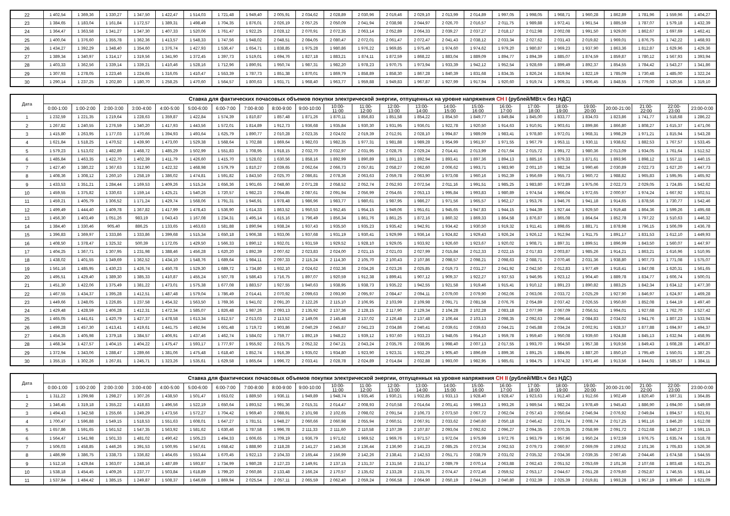| 22 | 1 402,54 | 1 369,36 | 1 330,27 | 1 347,50 | 1 422,47 | 1 514,03 | 1 721,48 | 1 949,40 | 2 005,91 | 2 034,62 | 2 028,89 | 2 030,96 | 2 019,46 | 2 029,10 | 2 013,99 | 2 014,89 | 1 997,05 | 1 998,05 | 1 968,71 | 1 960,28 | 1 862,89 | 1 781,96 | 1 559,96 | 1 404,27 |
| 23 | 1 384,65 | 1 183,04 | 1 161,84 | 1 172,57 | 1 389,31 | 1 498,49 | 1 704,35 | 1 876,01 | 2 026,19 | 2 057,25 | 2 050,09 | 2 041,94 | 2 038,98 | 2 044,97 | 2 026,70 | 2 016,57 | 2 011,75 | 1 989,88 | 1 972,41 | 1 961,54 | 1 885,59 | 1 787,07 | 1 579,18 | 1 432,39 |
| 24 | 1 364,47 | 1 363,58 | 1 341,27 | 1 347,30 | 1 407,33 | 1 520,06 | 1 761,47 | 1 922,25 | 2 028,12 | 2 070,91 | 2 072,35 | 2 063,14 | 2 052,89 | 2 064,33 | 2 039,27 | 2 037,27 | 2 018,17 | 2 012,98 | 2 002,08 | 1 991,50 | 1 929,00 | 1 862,67 | 1 697,69 | 1 462,41 |
| 25 | 1 400,04 | 1 376,60 | 1 355,78 | 1 362,36 | 1 413,57 | 1 548,33 | 1 747,56 | 1 948,02 | 2 048,51 | 2 084,05 | 2 080,47 | 2 072,01 | 2 061,47 | 2 072,47 | 2 041,43 | 2 038,12 | 2 033,34 | 2 027,62 | 2 031,43 | 2 019,82 | 1 969,01 | 1 876,75 | 1 742,22 | 1 468,93 |
| 26 | 1 434,27 | 1 392,29 | 1 348,40 | 1 354,60 | 1 376,74 | 1 427,93 | 1 536,47 | 1 654,71 | 1 838,85 | 1 975,28 | 1 980,86 | 1 976,22 | 1 969,85 | 1 975,40 | 1 974,60 | 1 974,62 | 1 979,20 | 1 980,87 | 1 969,23 | 1 937,90 | 1 863,36 | 1 812,87 | 1 629,96 | 1 429,36 |
| 27 | 1 389,34 | 1 340,97 | 1 314,17 | 1 319,56 | 1 341,90 | 1 372,45 | 1 397,73 | 1 519,01 | 1 694,76 | 1 827,18 | 1 883,21 | 1 874,11 | 1 872,59 | 1 868,22 | 1 883,04 | 1 889,09 | 1 894,77 | 1 894,39 | 1 885,07 | 1 874,59 | 1 859,87 | 1 780,12 | 1 567,93 | 1 393,94 |
| 28 | 1 403,33 | 1 362,56 | 1 339,14 | 1 339,21 | 1 410,46 | 1 528,16 | 1 712,96 | 1 890,91 | 1 950,74 | 1 987,31 | 1 982,20 | 1 978,23 | 1 970,75 | 1 973,94 | 1 933,39 | 1 942,12 | 1 952,54 | 1 928,69 | 1 899,49 | 1 892,37 | 1 854,55 | 1 784,42 | 1 543,27 | 1 341,86 |
| 29 | 1 307,93 | 1 278,05 | 1 223,46 | 1 224,65 | 1 316,05 | 1 410,47 | 1 553,39 | 1 787,73 | 1 851,38 | 1 870,01 | 1 869,79 | 1 858,89 | 1 858,30 | 1 867,28 | 1 840,39 | 1 831,68 | 1 834,35 | 1 826,24 | 1 819,94 | 1 822,19 | 1 785,09 | 1 730,48 | 1 485,00 | 1 322,24 |
| 30 | 1 290,14 | 1 237,25 | 1 202,80 | 1 180,70 | 1 258,25 | 1 470,60 | 1 564,57 | 1 800,63 | 1 931,71 | 1 968,40 | 1 963,77 | 1 959,88 | 1 949,83 | 1 967,87 | 1 927,99 | 1 917,94 | 1 920,60 | 1 919,74 | 1 909,31 | 1 906,45 | 1 848,55 | 1 779,00 | 1 520,56 | 1 319,10 |
| Дата | Ставка для фактических почасовых объемов покупки электрической энергии, отпущенных на уровне напряжения СН I (рублей/МВт.ч без НДС) | | | | | | | | | | | | | | | | | | | | | | | |
| --- | --- | --- | --- | --- | --- | --- | --- | --- | --- | --- | --- | --- | --- | --- | --- | --- | --- | --- | --- | --- | --- | --- | --- | --- |
| | 0:00-1:00 | 1:00-2:00 | 2:00-3:00 | 3:00-4:00 | 4:00-5:00 | 5:00-6:00 | 6:00-7:00 | 7:00-8:00 | 8:00-9:00 | 9:00-10:00 | 10:00- 11:00 | 11:00- 12:00 | 12:00- 13:00 | 13:00- 14:00 | 14:00- 15:00 | 15:00- 16:00 | 16:00- 17:00 | 17:00- 18:00 | 18:00- 19:00 | 19:00- 20:00 | 20:00-21:00 | 21:00- 22:00 | 22:00- 23:00 | 23:00-0:00 |
| 1 | 1 232,59 | 1 221,35 | 1 219,64 | 1 228,63 | 1 359,87 | 1 422,84 | 1 574,39 | 1 810,87 | 1 857,48 | 1 871,26 | 1 870,11 | 1 856,83 | 1 851,58 | 1 854,22 | 1 854,50 | 1 849,77 | 1 849,84 | 1 845,00 | 1 833,77 | 1 834,03 | 1 823,86 | 1 741,77 | 1 518,68 | 1 286,22 |
| 2 | 1 267,82 | 1 240,55 | 1 276,59 | 1 340,20 | 1 417,93 | 1 443,56 | 1 572,01 | 1 814,89 | 1 912,73 | 1 936,68 | 1 935,84 | 1 930,30 | 1 931,95 | 1 936,01 | 1 922,78 | 1 920,50 | 1 914,63 | 1 910,91 | 1 903,61 | 1 899,86 | 1 866,80 | 1 808,27 | 1 615,37 | 1 471,06 |
| 3 | 1 415,80 | 1 263,95 | 1 177,03 | 1 170,66 | 1 394,93 | 1 493,64 | 1 625,79 | 1 890,77 | 2 010,28 | 2 023,35 | 2 024,02 | 2 019,39 | 2 012,91 | 2 028,10 | 1 994,87 | 1 989,09 | 1 983,41 | 1 978,80 | 1 972,01 | 1 968,31 | 1 998,29 | 1 971,21 | 1 815,94 | 1 543,28 |
| 4 | 1 621,84 | 1 518,25 | 1 470,52 | 1 439,90 | 1 473,00 | 1 529,38 | 1 568,64 | 1 702,88 | 1 869,64 | 1 982,03 | 1 982,35 | 1 977,31 | 1 981,88 | 1 989,28 | 1 954,99 | 1 961,97 | 1 971,55 | 1 967,79 | 1 953,11 | 1 930,11 | 1 938,62 | 1 882,53 | 1 767,57 | 1 533,45 |
| 5 | 1 579,23 | 1 513,02 | 1 482,89 | 1 468,72 | 1 485,29 | 1 502,99 | 1 551,83 | 1 708,95 | 1 918,15 | 2 032,70 | 2 032,97 | 2 031,95 | 2 028,76 | 2 029,24 | 2 014,41 | 2 013,99 | 2 017,64 | 2 015,72 | 1 991,72 | 1 980,36 | 2 013,09 | 1 934,05 | 1 761,64 | 1 512,52 |
| 6 | 1 485,84 | 1 463,35 | 1 422,70 | 1 402,39 | 1 411,79 | 1 426,60 | 1 415,70 | 1 528,02 | 1 630,56 | 1 858,16 | 1 892,99 | 1 890,89 | 1 891,13 | 1 892,94 | 1 893,41 | 1 897,36 | 1 894,13 | 1 885,16 | 1 879,33 | 1 871,61 | 1 893,96 | 1 898,12 | 1 557,11 | 1 440,15 |
| 7 | 1 427,40 | 1 380,22 | 1 367,63 | 1 312,90 | 1 422,32 | 1 468,98 | 1 579,79 | 1 810,27 | 2 039,65 | 2 062,64 | 2 066,73 | 2 057,81 | 2 058,27 | 2 062,60 | 2 006,62 | 1 993,71 | 1 983,90 | 2 001,10 | 1 982,34 | 1 990,46 | 2 030,89 | 2 022,73 | 1 627,20 | 1 447,73 |
| 8 | 1 408,36 | 1 308,12 | 1 260,10 | 1 258,19 | 1 386,02 | 1 474,81 | 1 591,82 | 1 843,50 | 2 025,70 | 2 086,81 | 2 078,36 | 2 063,63 | 2 059,78 | 2 063,90 | 1 973,08 | 1 960,16 | 1 952,39 | 1 956,69 | 1 955,73 | 1 960,72 | 1 988,82 | 1 965,83 | 1 595,95 | 1 465,92 |
| 9 | 1 433,53 | 1 351,21 | 1 284,44 | 1 169,53 | 1 409,26 | 1 515,24 | 1 656,36 | 1 901,65 | 2 048,60 | 2 071,28 | 2 058,52 | 2 052,74 | 2 052,93 | 2 072,54 | 2 011,16 | 1 991,51 | 1 985,25 | 1 983,80 | 1 972,89 | 1 975,06 | 2 022,73 | 2 029,05 | 1 724,85 | 1 542,62 |
| 10 | 1 459,55 | 1 375,82 | 1 330,63 | 1 159,14 | 1 425,21 | 1 540,26 | 1 720,57 | 1 982,23 | 2 054,85 | 2 087,61 | 2 091,94 | 2 056,99 | 2 054,65 | 2 053,13 | 1 995,84 | 1 993,83 | 1 980,89 | 1 974,54 | 1 966,04 | 1 972,65 | 2 000,97 | 1 974,24 | 1 667,92 | 1 502,51 |
| 11 | 1 459,21 | 1 405,79 | 1 306,52 | 1 171,24 | 1 429,74 | 1 568,06 | 1 791,31 | 1 946,91 | 1 978,48 | 1 986,96 | 1 983,77 | 1 980,61 | 1 987,95 | 1 986,27 | 1 971,56 | 1 965,57 | 1 962,17 | 1 953,76 | 1 946,76 | 1 941,18 | 1 914,65 | 1 878,56 | 1 730,77 | 1 542,46 |
| 12 | 1 499,49 | 1 444,40 | 1 409,78 | 1 367,82 | 1 417,99 | 1 478,43 | 1 536,90 | 1 614,33 | 1 863,52 | 1 950,53 | 1 952,45 | 1 954,15 | 1 949,06 | 1 951,61 | 1 945,65 | 1 947,83 | 1 944,15 | 1 944,39 | 1 927,44 | 1 929,50 | 1 919,48 | 1 864,36 | 1 599,26 | 1 495,68 |
| 13 | 1 456,30 | 1 403,49 | 1 051,26 | 983,19 | 1 043,43 | 1 167,08 | 1 234,31 | 1 495,14 | 1 615,16 | 1 796,49 | 1 856,34 | 1 861,76 | 1 861,25 | 1 872,16 | 1 860,32 | 1 869,33 | 1 864,58 | 1 876,87 | 1 865,08 | 1 864,64 | 1 852,78 | 1 797,22 | 1 510,63 | 1 446,32 |
| 14 | 1 384,40 | 1 330,46 | 905,40 | 886,25 | 1 133,65 | 1 463,63 | 1 581,88 | 1 890,94 | 1 938,24 | 1 937,43 | 1 935,50 | 1 935,23 | 1 935,42 | 1 942,91 | 1 934,42 | 1 930,50 | 1 919,32 | 1 911,41 | 1 898,65 | 1 881,71 | 1 878,98 | 1 796,15 | 1 506,09 | 1 436,78 |
| 15 | 1 396,83 | 1 369,97 | 1 333,86 | 1 333,86 | 1 399,68 | 1 515,34 | 1 650,18 | 1 906,38 | 1 933,06 | 1 937,68 | 1 931,19 | 1 930,41 | 1 929,99 | 1 936,14 | 1 924,82 | 1 929,43 | 1 926,24 | 1 926,12 | 1 912,94 | 1 911,75 | 1 891,17 | 1 831,53 | 1 612,10 | 1 449,93 |
| 16 | 1 408,50 | 1 378,47 | 1 325,32 | 500,39 | 1 172,05 | 1 429,50 | 1 566,33 | 1 890,12 | 1 932,01 | 1 931,59 | 1 929,52 | 1 928,10 | 1 929,05 | 1 933,92 | 1 926,60 | 1 923,67 | 1 920,02 | 1 908,71 | 1 897,31 | 1 899,51 | 1 896,99 | 1 843,50 | 1 560,07 | 1 447,97 |
| 17 | 1 404,25 | 1 367,71 | 1 307,95 | 1 231,98 | 1 388,46 | 1 456,28 | 1 620,20 | 1 892,39 | 2 007,62 | 2 023,83 | 2 024,00 | 2 021,15 | 2 021,03 | 2 027,99 | 2 015,84 | 2 012,33 | 2 022,15 | 2 017,83 | 2 003,87 | 1 985,26 | 1 914,21 | 1 863,21 | 1 616,96 | 1 510,95 |
| 18 | 1 438,02 | 1 401,55 | 1 349,69 | 1 362,52 | 1 434,10 | 1 548,76 | 1 689,64 | 1 984,11 | 2 097,33 | 2 115,24 | 2 114,30 | 2 105,70 | 2 100,43 | 2 107,86 | 2 098,57 | 2 098,21 | 2 098,63 | 2 088,71 | 2 070,46 | 2 031,36 | 1 938,80 | 1 907,73 | 1 771,08 | 1 575,07 |
| 19 | 1 561,16 | 1 485,95 | 1 430,23 | 1 426,74 | 1 450,78 | 1 529,30 | 1 689,72 | 1 734,80 | 1 932,10 | 2 024,62 | 2 032,36 | 2 034,26 | 2 023,26 | 2 025,85 | 2 019,73 | 2 031,27 | 2 041,92 | 2 042,50 | 2 012,83 | 1 977,49 | 1 918,41 | 1 847,08 | 1 620,31 | 1 561,65 |
| 20 | 1 495,51 | 1 429,40 | 1 389,30 | 1 385,33 | 1 410,87 | 1 455,24 | 1 507,78 | 1 586,43 | 1 716,75 | 1 897,07 | 1 920,59 | 1 912,38 | 1 899,41 | 1 907,12 | 1 909,37 | 1 922,27 | 1 937,53 | 1 946,95 | 1 923,12 | 1 904,40 | 1 889,78 | 1 834,77 | 1 606,74 | 1 500,01 |
| 21 | 1 451,30 | 1 422,06 | 1 375,49 | 1 381,22 | 1 473,01 | 1 575,38 | 1 677,08 | 1 883,57 | 1 927,55 | 1 940,63 | 1 938,95 | 1 938,73 | 1 935,22 | 1 942,55 | 1 921,58 | 1 919,46 | 1 915,41 | 1 910,12 | 1 891,23 | 1 890,82 | 1 883,25 | 1 842,34 | 1 634,12 | 1 477,30 |
| 22 | 1 467,55 | 1 434,37 | 1 395,28 | 1 412,51 | 1 487,48 | 1 579,04 | 1 786,49 | 2 014,41 | 2 070,92 | 2 099,63 | 2 093,90 | 2 095,97 | 2 084,47 | 2 094,11 | 2 079,00 | 2 079,90 | 2 062,06 | 2 063,06 | 2 033,72 | 2 025,29 | 1 927,90 | 1 846,97 | 1 624,97 | 1 469,28 |
| 23 | 1 449,66 | 1 248,05 | 1 226,85 | 1 237,58 | 1 454,32 | 1 563,50 | 1 769,36 | 1 941,02 | 2 091,20 | 2 122,26 | 2 115,10 | 2 106,95 | 2 103,99 | 2 109,98 | 2 091,71 | 2 081,58 | 2 076,76 | 2 054,89 | 2 037,42 | 2 026,55 | 1 950,60 | 1 852,08 | 1 644,19 | 1 497,40 |
| 24 | 1 429,48 | 1 428,59 | 1 406,28 | 1 412,31 | 1 472,34 | 1 585,07 | 1 826,48 | 1 987,26 | 2 093,13 | 2 135,92 | 2 137,36 | 2 128,15 | 2 117,90 | 2 129,34 | 2 104,28 | 2 102,28 | 2 083,18 | 2 077,99 | 2 067,09 | 2 056,51 | 1 994,01 | 1 927,68 | 1 762,70 | 1 527,42 |
| 25 | 1 465,05 | 1 441,61 | 1 420,79 | 1 427,37 | 1 478,58 | 1 613,34 | 1 812,57 | 2 013,03 | 2 113,52 | 2 149,06 | 2 145,48 | 2 137,02 | 2 126,48 | 2 137,48 | 2 106,44 | 2 103,13 | 2 098,35 | 2 092,63 | 2 096,44 | 2 084,83 | 2 034,02 | 1 941,76 | 1 807,23 | 1 533,94 |
| 26 | 1 499,28 | 1 457,30 | 1 413,41 | 1 419,61 | 1 441,75 | 1 492,94 | 1 601,48 | 1 719,72 | 1 903,86 | 2 040,29 | 2 045,87 | 2 041,23 | 2 034,86 | 2 040,41 | 2 039,61 | 2 039,63 | 2 044,21 | 2 045,88 | 2 034,24 | 2 002,91 | 1 928,37 | 1 877,88 | 1 694,97 | 1 494,37 |
| 27 | 1 454,35 | 1 405,98 | 1 379,18 | 1 384,57 | 1 406,91 | 1 437,46 | 1 462,74 | 1 584,02 | 1 759,77 | 1 892,19 | 1 948,22 | 1 939,12 | 1 937,60 | 1 933,23 | 1 948,05 | 1 954,10 | 1 959,78 | 1 959,40 | 1 950,08 | 1 939,60 | 1 924,88 | 1 845,13 | 1 632,94 | 1 458,95 |
| 28 | 1 468,34 | 1 427,57 | 1 404,15 | 1 404,22 | 1 475,47 | 1 593,17 | 1 777,97 | 1 955,92 | 2 015,75 | 2 052,32 | 2 047,21 | 2 043,24 | 2 035,76 | 2 038,95 | 1 998,40 | 2 007,13 | 2 017,55 | 1 993,70 | 1 964,50 | 1 957,38 | 1 919,56 | 1 849,43 | 1 608,28 | 1 406,87 |
| 29 | 1 372,94 | 1 343,06 | 1 288,47 | 1 289,66 | 1 381,06 | 1 475,48 | 1 618,40 | 1 852,74 | 1 916,39 | 1 935,02 | 1 934,80 | 1 923,90 | 1 923,31 | 1 932,29 | 1 905,40 | 1 896,69 | 1 899,36 | 1 891,25 | 1 884,95 | 1 887,20 | 1 850,10 | 1 795,49 | 1 550,01 | 1 387,25 |
| 30 | 1 355,15 | 1 302,26 | 1 267,81 | 1 245,71 | 1 323,26 | 1 535,61 | 1 629,58 | 1 865,64 | 1 996,72 | 2 033,41 | 2 028,78 | 2 024,89 | 2 014,84 | 2 032,88 | 1 993,00 | 1 982,95 | 1 985,61 | 1 984,75 | 1 974,32 | 1 971,46 | 1 913,56 | 1 844,01 | 1 585,57 | 1 384,11 |
| Дата | Ставка для фактических почасовых объемов покупки электрической энергии, отпущенных на уровне напряжения СН II (рублей/МВт.ч без НДС) | | | | | | | | | | | | | | | | | | | | | | | |
| --- | --- | --- | --- | --- | --- | --- | --- | --- | --- | --- | --- | --- | --- | --- | --- | --- | --- | --- | --- | --- | --- | --- | --- | --- |
| | 0:00-1:00 | 1:00-2:00 | 2:00-3:00 | 3:00-4:00 | 4:00-5:00 | 5:00-6:00 | 6:00-7:00 | 7:00-8:00 | 8:00-9:00 | 9:00-10:00 | 10:00- 11:00 | 11:00- 12:00 | 12:00- 13:00 | 13:00- 14:00 | 14:00- 15:00 | 15:00- 16:00 | 16:00- 17:00 | 17:00- 18:00 | 18:00- 19:00 | 19:00- 20:00 | 20:00-21:00 | 21:00- 22:00 | 22:00- 23:00 | 23:00-0:00 |
| 1 | 1 311,22 | 1 299,98 | 1 298,27 | 1 307,26 | 1 438,50 | 1 501,47 | 1 653,02 | 1 889,50 | 1 936,11 | 1 949,89 | 1 948,74 | 1 935,46 | 1 930,21 | 1 932,85 | 1 933,13 | 1 928,40 | 1 928,47 | 1 923,63 | 1 912,40 | 1 912,66 | 1 902,49 | 1 820,40 | 1 597,31 | 1 364,85 |
| 2 | 1 346,45 | 1 319,18 | 1 355,22 | 1 418,83 | 1 496,56 | 1 522,19 | 1 650,64 | 1 893,52 | 1 991,36 | 2 015,31 | 2 014,47 | 2 008,93 | 2 010,58 | 2 014,64 | 2 001,41 | 1 999,13 | 1 993,26 | 1 989,54 | 1 982,24 | 1 978,49 | 1 945,43 | 1 886,90 | 1 694,00 | 1 549,69 |
| 3 | 1 494,43 | 1 342,58 | 1 255,66 | 1 249,29 | 1 473,56 | 1 572,27 | 1 704,42 | 1 969,40 | 2 088,91 | 2 101,98 | 2 102,65 | 2 098,02 | 2 091,54 | 2 106,73 | 2 073,50 | 2 067,72 | 2 062,04 | 2 057,43 | 2 050,64 | 2 046,94 | 2 076,92 | 2 049,84 | 1 894,57 | 1 621,91 |
| 4 | 1 700,47 | 1 596,88 | 1 549,15 | 1 518,53 | 1 551,63 | 1 608,01 | 1 647,27 | 1 781,51 | 1 948,27 | 2 060,66 | 2 060,98 | 2 055,94 | 2 060,51 | 2 067,91 | 2 033,62 | 2 040,60 | 2 050,18 | 2 046,42 | 2 031,74 | 2 008,74 | 2 017,25 | 1 961,16 | 1 846,20 | 1 612,08 |
| 5 | 1 657,86 | 1 591,65 | 1 561,52 | 1 547,35 | 1 563,92 | 1 581,62 | 1 630,46 | 1 787,58 | 1 996,78 | 2 111,33 | 2 111,60 | 2 110,58 | 2 107,39 | 2 107,87 | 2 093,04 | 2 092,62 | 2 096,27 | 2 094,35 | 2 070,35 | 2 058,99 | 2 091,72 | 2 012,68 | 1 840,27 | 1 591,15 |
| 6 | 1 564,47 | 1 541,98 | 1 501,33 | 1 481,02 | 1 490,42 | 1 505,23 | 1 494,33 | 1 606,65 | 1 709,19 | 1 936,79 | 1 971,62 | 1 969,52 | 1 969,76 | 1 971,57 | 1 972,04 | 1 975,99 | 1 972,76 | 1 963,79 | 1 957,96 | 1 950,24 | 1 972,59 | 1 976,75 | 1 635,74 | 1 518,78 |
| 7 | 1 506,03 | 1 458,85 | 1 446,26 | 1 391,53 | 1 500,95 | 1 547,61 | 1 658,42 | 1 888,90 | 2 118,28 | 2 141,27 | 2 145,36 | 2 136,44 | 2 136,90 | 2 141,23 | 2 085,25 | 2 072,34 | 2 062,53 | 2 079,73 | 2 060,97 | 2 069,09 | 2 109,52 | 2 101,36 | 1 705,83 | 1 526,36 |
| 8 | 1 486,99 | 1 386,75 | 1 338,73 | 1 336,82 | 1 464,65 | 1 553,44 | 1 670,45 | 1 922,13 | 2 104,33 | 2 165,44 | 2 156,99 | 2 142,26 | 2 138,41 | 2 142,53 | 2 051,71 | 2 038,79 | 2 031,02 | 2 035,32 | 2 034,36 | 2 039,35 | 2 067,45 | 2 044,46 | 1 674,58 | 1 544,55 |
| 9 | 1 512,16 | 1 429,84 | 1 363,07 | 1 248,16 | 1 487,89 | 1 593,87 | 1 734,99 | 1 980,28 | 2 127,23 | 2 149,91 | 2 137,15 | 2 131,37 | 2 131,56 | 2 151,17 | 2 089,79 | 2 070,14 | 2 063,88 | 2 062,43 | 2 051,52 | 2 053,69 | 2 101,36 | 2 107,68 | 1 803,48 | 1 621,25 |
| 10 | 1 538,18 | 1 454,45 | 1 409,26 | 1 237,77 | 1 503,84 | 1 618,89 | 1 799,20 | 2 060,86 | 2 133,48 | 2 166,24 | 2 170,57 | 2 135,62 | 2 133,28 | 2 131,76 | 2 074,47 | 2 072,46 | 2 059,52 | 2 053,17 | 2 044,67 | 2 051,28 | 2 079,60 | 2 052,87 | 1 746,55 | 1 581,14 |
| 11 | 1 537,84 | 1 484,42 | 1 385,15 | 1 249,87 | 1 508,37 | 1 646,69 | 1 869,94 | 2 025,54 | 2 057,11 | 2 065,59 | 2 062,40 | 2 059,24 | 2 066,58 | 2 064,90 | 2 050,19 | 2 044,20 | 2 040,80 | 2 032,39 | 2 025,39 | 2 019,81 | 1 993,28 | 1 957,19 | 1 809,40 | 1 621,09 |